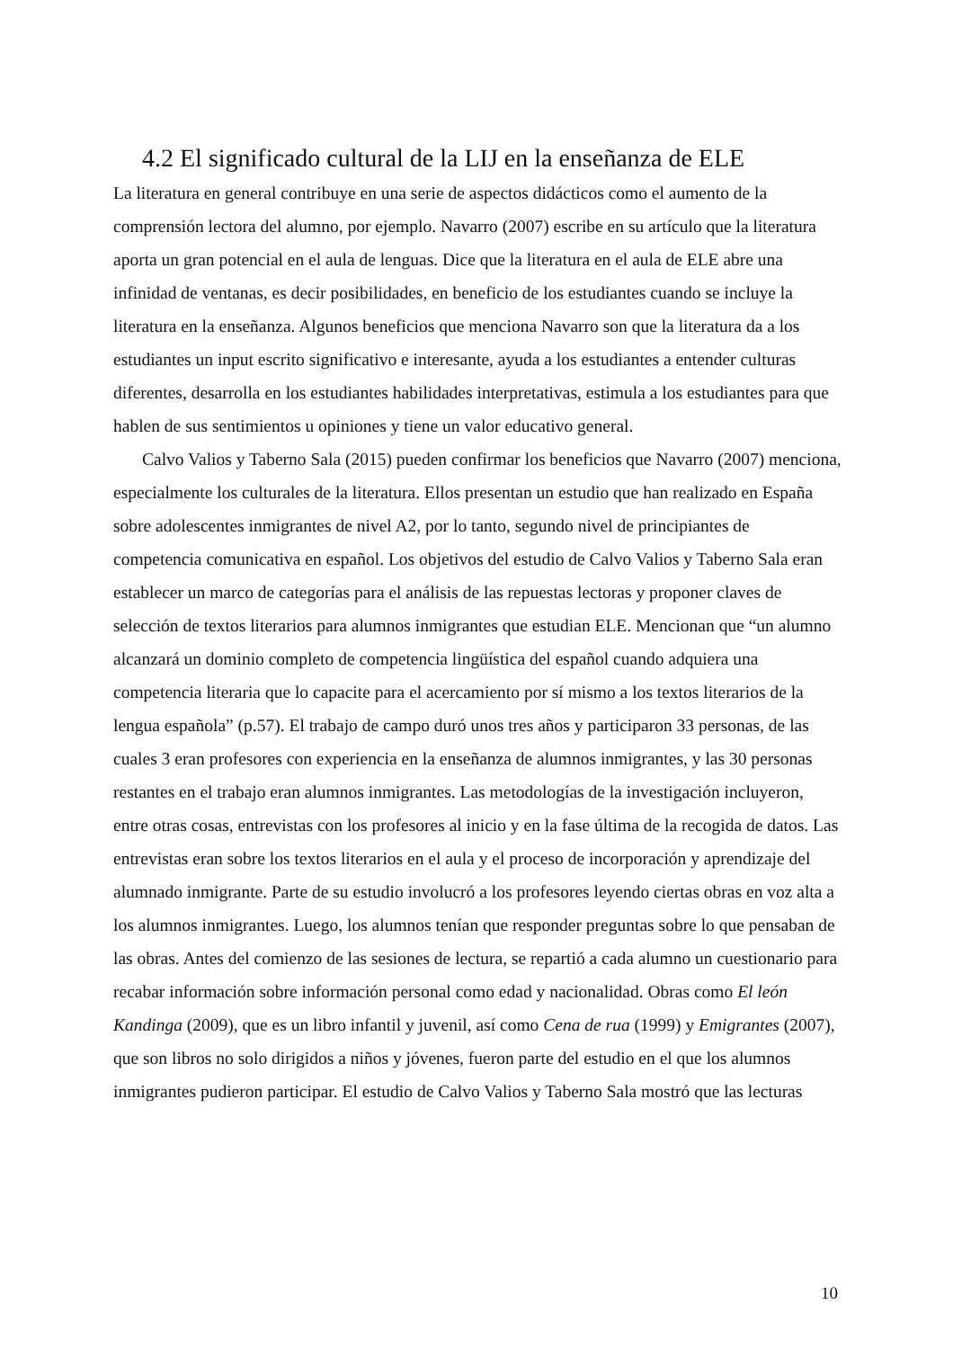4.2 El significado cultural de la LIJ en la enseñanza de ELE
La literatura en general contribuye en una serie de aspectos didácticos como el aumento de la comprensión lectora del alumno, por ejemplo. Navarro (2007) escribe en su artículo que la literatura aporta un gran potencial en el aula de lenguas. Dice que la literatura en el aula de ELE abre una infinidad de ventanas, es decir posibilidades, en beneficio de los estudiantes cuando se incluye la literatura en la enseñanza. Algunos beneficios que menciona Navarro son que la literatura da a los estudiantes un input escrito significativo e interesante, ayuda a los estudiantes a entender culturas diferentes, desarrolla en los estudiantes habilidades interpretativas, estimula a los estudiantes para que hablen de sus sentimientos u opiniones y tiene un valor educativo general.
Calvo Valios y Taberno Sala (2015) pueden confirmar los beneficios que Navarro (2007) menciona, especialmente los culturales de la literatura. Ellos presentan un estudio que han realizado en España sobre adolescentes inmigrantes de nivel A2, por lo tanto, segundo nivel de principiantes de competencia comunicativa en español. Los objetivos del estudio de Calvo Valios y Taberno Sala eran establecer un marco de categorías para el análisis de las repuestas lectoras y proponer claves de selección de textos literarios para alumnos inmigrantes que estudian ELE. Mencionan que “un alumno alcanzará un dominio completo de competencia lingüística del español cuando adquiera una competencia literaria que lo capacite para el acercamiento por sí mismo a los textos literarios de la lengua española” (p.57). El trabajo de campo duró unos tres años y participaron 33 personas, de las cuales 3 eran profesores con experiencia en la enseñanza de alumnos inmigrantes, y las 30 personas restantes en el trabajo eran alumnos inmigrantes. Las metodologías de la investigación incluyeron, entre otras cosas, entrevistas con los profesores al inicio y en la fase última de la recogida de datos. Las entrevistas eran sobre los textos literarios en el aula y el proceso de incorporación y aprendizaje del alumnado inmigrante. Parte de su estudio involucró a los profesores leyendo ciertas obras en voz alta a los alumnos inmigrantes. Luego, los alumnos tenían que responder preguntas sobre lo que pensaban de las obras. Antes del comienzo de las sesiones de lectura, se repartió a cada alumno un cuestionario para recabar información sobre información personal como edad y nacionalidad. Obras como El león Kandinga (2009), que es un libro infantil y juvenil, así como Cena de rua (1999) y Emigrantes (2007), que son libros no solo dirigidos a niños y jóvenes, fueron parte del estudio en el que los alumnos inmigrantes pudieron participar. El estudio de Calvo Valios y Taberno Sala mostró que las lecturas
10